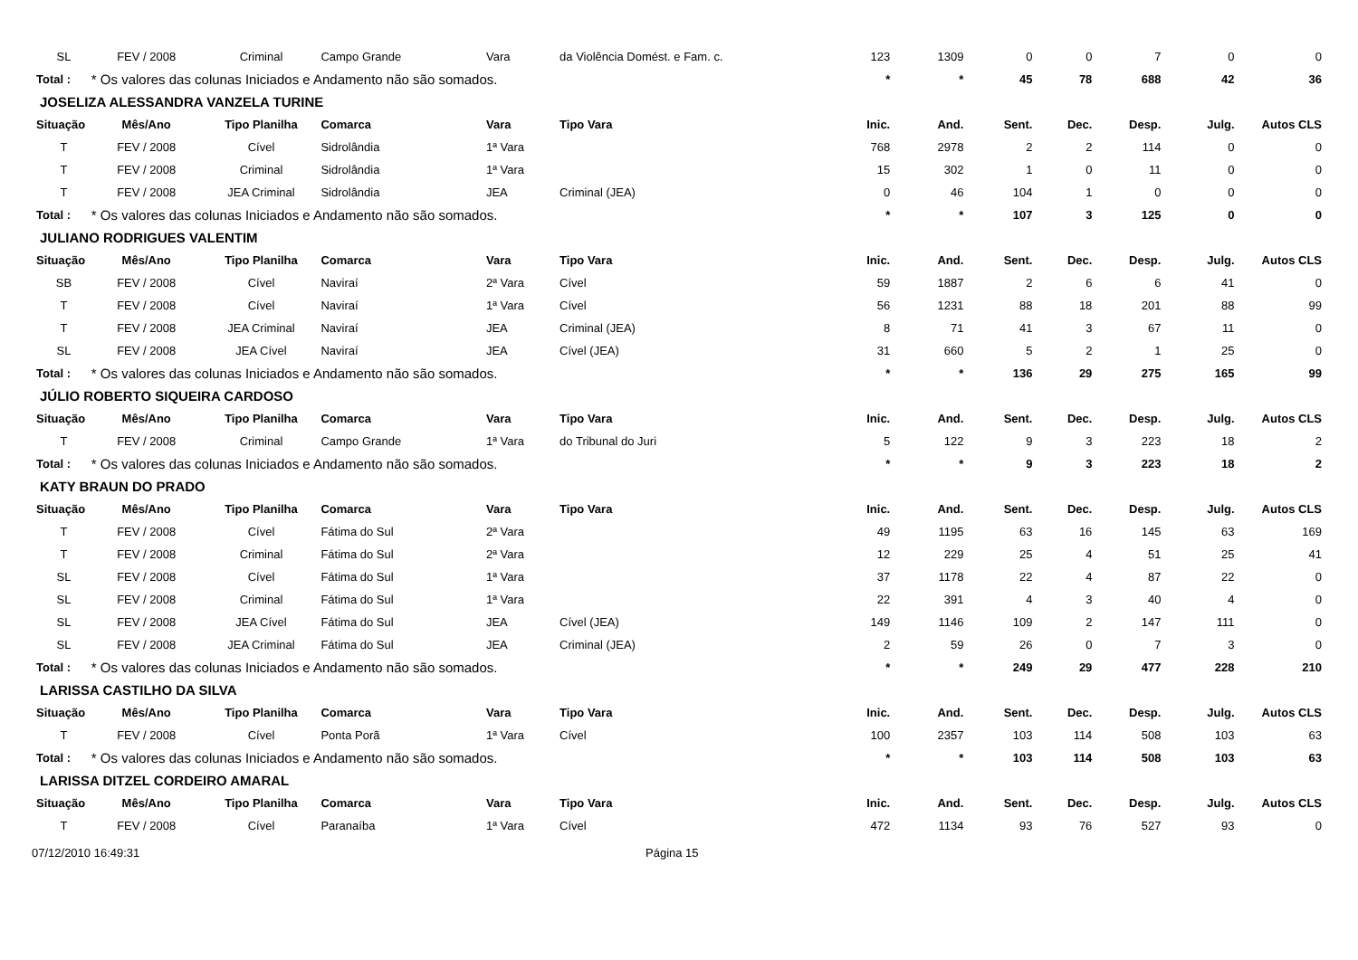| SL | FEV / 2008 | Criminal | Campo Grande | Vara | da Violência Domést. e Fam. c. | 123 | 1309 | 0 | 0 | 7 | 0 | 0 |
| Total : | * Os valores das colunas Iniciados e Andamento não são somados. | | | | | * | * | 45 | 78 | 688 | 42 | 36 |
| JOSELIZA ALESSANDRA VANZELA TURINE | | | | | | | | | | | | |
| Situação | Mês/Ano | Tipo Planilha | Comarca | Vara | Tipo Vara | Inic. | And. | Sent. | Dec. | Desp. | Julg. | Autos CLS |
| T | FEV / 2008 | Cível | Sidrolândia | 1ª Vara | | 768 | 2978 | 2 | 2 | 114 | 0 | 0 |
| T | FEV / 2008 | Criminal | Sidrolândia | 1ª Vara | | 15 | 302 | 1 | 0 | 11 | 0 | 0 |
| T | FEV / 2008 | JEA Criminal | Sidrolândia | JEA | Criminal (JEA) | 0 | 46 | 104 | 1 | 0 | 0 | 0 |
| Total : | * Os valores das colunas Iniciados e Andamento não são somados. | | | | | * | * | 107 | 3 | 125 | 0 | 0 |
| JULIANO RODRIGUES VALENTIM | | | | | | | | | | | | |
| Situação | Mês/Ano | Tipo Planilha | Comarca | Vara | Tipo Vara | Inic. | And. | Sent. | Dec. | Desp. | Julg. | Autos CLS |
| SB | FEV / 2008 | Cível | Naviraí | 2ª Vara | Cível | 59 | 1887 | 2 | 6 | 6 | 41 | 0 |
| T | FEV / 2008 | Cível | Naviraí | 1ª Vara | Cível | 56 | 1231 | 88 | 18 | 201 | 88 | 99 |
| T | FEV / 2008 | JEA Criminal | Naviraí | JEA | Criminal (JEA) | 8 | 71 | 41 | 3 | 67 | 11 | 0 |
| SL | FEV / 2008 | JEA Cível | Naviraí | JEA | Cível (JEA) | 31 | 660 | 5 | 2 | 1 | 25 | 0 |
| Total : | * Os valores das colunas Iniciados e Andamento não são somados. | | | | | * | * | 136 | 29 | 275 | 165 | 99 |
| JÚLIO ROBERTO SIQUEIRA CARDOSO | | | | | | | | | | | | |
| Situação | Mês/Ano | Tipo Planilha | Comarca | Vara | Tipo Vara | Inic. | And. | Sent. | Dec. | Desp. | Julg. | Autos CLS |
| T | FEV / 2008 | Criminal | Campo Grande | 1ª Vara | do Tribunal do Juri | 5 | 122 | 9 | 3 | 223 | 18 | 2 |
| Total : | * Os valores das colunas Iniciados e Andamento não são somados. | | | | | * | * | 9 | 3 | 223 | 18 | 2 |
| KATY BRAUN DO PRADO | | | | | | | | | | | | |
| Situação | Mês/Ano | Tipo Planilha | Comarca | Vara | Tipo Vara | Inic. | And. | Sent. | Dec. | Desp. | Julg. | Autos CLS |
| T | FEV / 2008 | Cível | Fátima do Sul | 2ª Vara | | 49 | 1195 | 63 | 16 | 145 | 63 | 169 |
| T | FEV / 2008 | Criminal | Fátima do Sul | 2ª Vara | | 12 | 229 | 25 | 4 | 51 | 25 | 41 |
| SL | FEV / 2008 | Cível | Fátima do Sul | 1ª Vara | | 37 | 1178 | 22 | 4 | 87 | 22 | 0 |
| SL | FEV / 2008 | Criminal | Fátima do Sul | 1ª Vara | | 22 | 391 | 4 | 3 | 40 | 4 | 0 |
| SL | FEV / 2008 | JEA Cível | Fátima do Sul | JEA | Cível (JEA) | 149 | 1146 | 109 | 2 | 147 | 111 | 0 |
| SL | FEV / 2008 | JEA Criminal | Fátima do Sul | JEA | Criminal (JEA) | 2 | 59 | 26 | 0 | 7 | 3 | 0 |
| Total : | * Os valores das colunas Iniciados e Andamento não são somados. | | | | | * | * | 249 | 29 | 477 | 228 | 210 |
| LARISSA CASTILHO DA SILVA | | | | | | | | | | | | |
| Situação | Mês/Ano | Tipo Planilha | Comarca | Vara | Tipo Vara | Inic. | And. | Sent. | Dec. | Desp. | Julg. | Autos CLS |
| T | FEV / 2008 | Cível | Ponta Porã | 1ª Vara | Cível | 100 | 2357 | 103 | 114 | 508 | 103 | 63 |
| Total : | * Os valores das colunas Iniciados e Andamento não são somados. | | | | | * | * | 103 | 114 | 508 | 103 | 63 |
| LARISSA DITZEL CORDEIRO AMARAL | | | | | | | | | | | | |
| Situação | Mês/Ano | Tipo Planilha | Comarca | Vara | Tipo Vara | Inic. | And. | Sent. | Dec. | Desp. | Julg. | Autos CLS |
| T | FEV / 2008 | Cível | Paranaíba | 1ª Vara | Cível | 472 | 1134 | 93 | 76 | 527 | 93 | 0 |
07/12/2010 16:49:31 Página 15